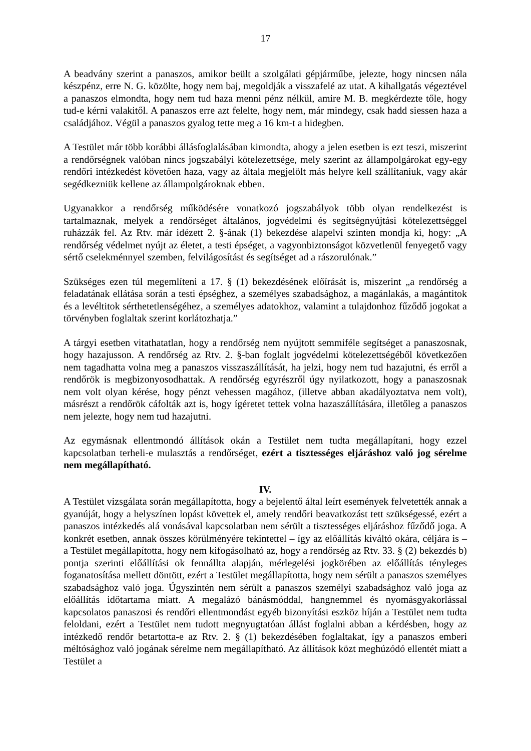17
A beadvány szerint a panaszos, amikor beült a szolgálati gépjárműbe, jelezte, hogy nincsen nála készpénz, erre N. G. közölte, hogy nem baj, megoldják a visszafelé az utat. A kihallgatás végeztével a panaszos elmondta, hogy nem tud haza menni pénz nélkül, amire M. B. megkérdezte tőle, hogy tud-e kérni valakitől. A panaszos erre azt felelte, hogy nem, már mindegy, csak hadd siessen haza a családjához. Végül a panaszos gyalog tette meg a 16 km-t a hidegben.
A Testület már több korábbi állásfoglalásában kimondta, ahogy a jelen esetben is ezt teszi, miszerint a rendőrségnek valóban nincs jogszabályi kötelezettsége, mely szerint az állampolgárokat egy-egy rendőri intézkedést követően haza, vagy az általa megjelölt más helyre kell szállítaniuk, vagy akár segédkezniük kellene az állampolgároknak ebben.
Ugyanakkor a rendőrség működésére vonatkozó jogszabályok több olyan rendelkezést is tartalmaznak, melyek a rendőrséget általános, jogvédelmi és segítségnyújtási kötelezettséggel ruházzák fel. Az Rtv. már idézett 2. §-ának (1) bekezdése alapelvi szinten mondja ki, hogy: „A rendőrség védelmet nyújt az életet, a testi épséget, a vagyonbiztonságot közvetlenül fenyegető vagy sértő cselekménnyel szemben, felvilágosítást és segítséget ad a rászorulónak.”
Szükséges ezen túl megemlíteni a 17. § (1) bekezdésének előírását is, miszerint „a rendőrség a feladatának ellátása során a testi épséghez, a személyes szabadsághoz, a magánlakás, a magántitok és a levéltitok sérthetetlenségéhez, a személyes adatokhoz, valamint a tulajdonhoz fűződő jogokat a törvényben foglaltak szerint korlátozhatja.”
A tárgyi esetben vitathatatlan, hogy a rendőrség nem nyújtott semmiféle segítséget a panaszosnak, hogy hazajusson. A rendőrség az Rtv. 2. §-ban foglalt jogvédelmi kötelezettségéből következően nem tagadhatta volna meg a panaszos visszaszállítását, ha jelzi, hogy nem tud hazajutni, és erről a rendőrök is megbizonyosodhattak. A rendőrség egyrészről úgy nyilatkozott, hogy a panaszosnak nem volt olyan kérése, hogy pénzt vehessen magához, (illetve abban akadályoztatva nem volt), másrészt a rendőrök cáfolták azt is, hogy ígéretet tettek volna hazaszállítására, illetőleg a panaszos nem jelezte, hogy nem tud hazajutni.
Az egymásnak ellentmondó állítások okán a Testület nem tudta megállapítani, hogy ezzel kapcsolatban terheli-e mulasztás a rendőrséget, ezért a tisztességes eljáráshoz való jog sérelme nem megállapítható.
IV.
A Testület vizsgálata során megállapította, hogy a bejelentő által leírt események felvetették annak a gyanúját, hogy a helyszínen lopást követtek el, amely rendőri beavatkozást tett szükségessé, ezért a panaszos intézkedés alá vonásával kapcsolatban nem sérült a tisztességes eljáráshoz fűződő joga. A konkrét esetben, annak összes körülményére tekintettel – így az előállítás kiváltó okára, céljára is – a Testület megállapította, hogy nem kifogásolható az, hogy a rendőrség az Rtv. 33. § (2) bekezdés b) pontja szerinti előállítási ok fennállta alapján, mérlegelési jogkörében az előállítás tényleges foganatosítása mellett döntött, ezért a Testület megállapította, hogy nem sérült a panaszos személyes szabadsághoz való joga. Úgyszintén nem sérült a panaszos személyi szabadsághoz való joga az előállítás időtartama miatt. A megalázó bánásmóddal, hangnemmel és nyomásgyakorlással kapcsolatos panaszosi és rendőri ellentmondást egyéb bizonyítási eszköz híján a Testület nem tudta feloldani, ezért a Testület nem tudott megnyugtatóan állást foglalni abban a kérdésben, hogy az intézkedő rendőr betartotta-e az Rtv. 2. § (1) bekezdésében foglaltakat, így a panaszos emberi méltósághoz való jogának sérelme nem megállapítható. Az állítások közt meghúzódó ellentét miatt a Testület a